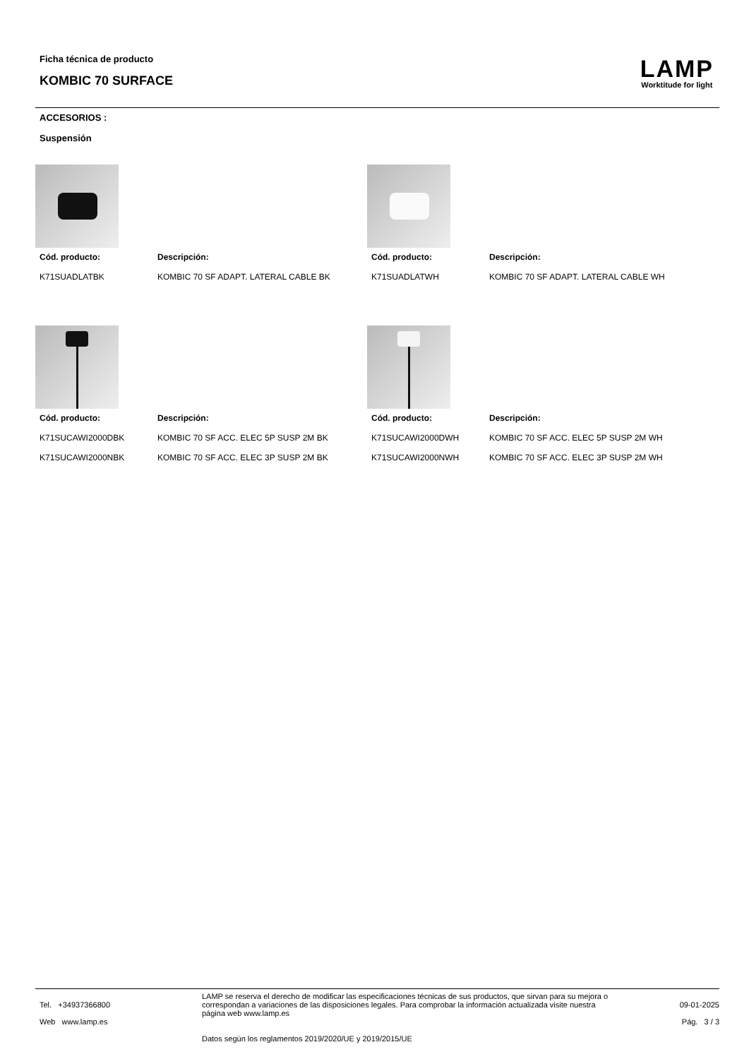Ficha técnica de producto
KOMBIC 70 SURFACE
LAMP
Worktitude for light
ACCESORIOS :
Suspensión
| Cód. producto: | Descripción: |
| --- | --- |
| K71SUADLATBK | KOMBIC 70 SF ADAPT. LATERAL CABLE BK |
| Cód. producto: | Descripción: |
| --- | --- |
| K71SUADLATWH | KOMBIC 70 SF ADAPT. LATERAL CABLE WH |
| Cód. producto: | Descripción: |
| --- | --- |
| K71SUCAWI2000DBK | KOMBIC 70 SF ACC. ELEC 5P SUSP 2M BK |
| K71SUCAWI2000NBK | KOMBIC 70 SF ACC. ELEC 3P SUSP 2M BK |
| Cód. producto: | Descripción: |
| --- | --- |
| K71SUCAWI2000DWH | KOMBIC 70 SF ACC. ELEC 5P SUSP 2M WH |
| K71SUCAWI2000NWH | KOMBIC 70 SF ACC. ELEC 3P SUSP 2M WH |
Tel. +34937366800
Web www.lamp.es
LAMP se reserva el derecho de modificar las especificaciones técnicas de sus productos, que sirvan para su mejora o correspondan a variaciones de las disposiciones legales. Para comprobar la información actualizada visite nuestra página web www.lamp.es
Datos según los reglamentos 2019/2020/UE y 2019/2015/UE
09-01-2025
Pág. 3 / 3